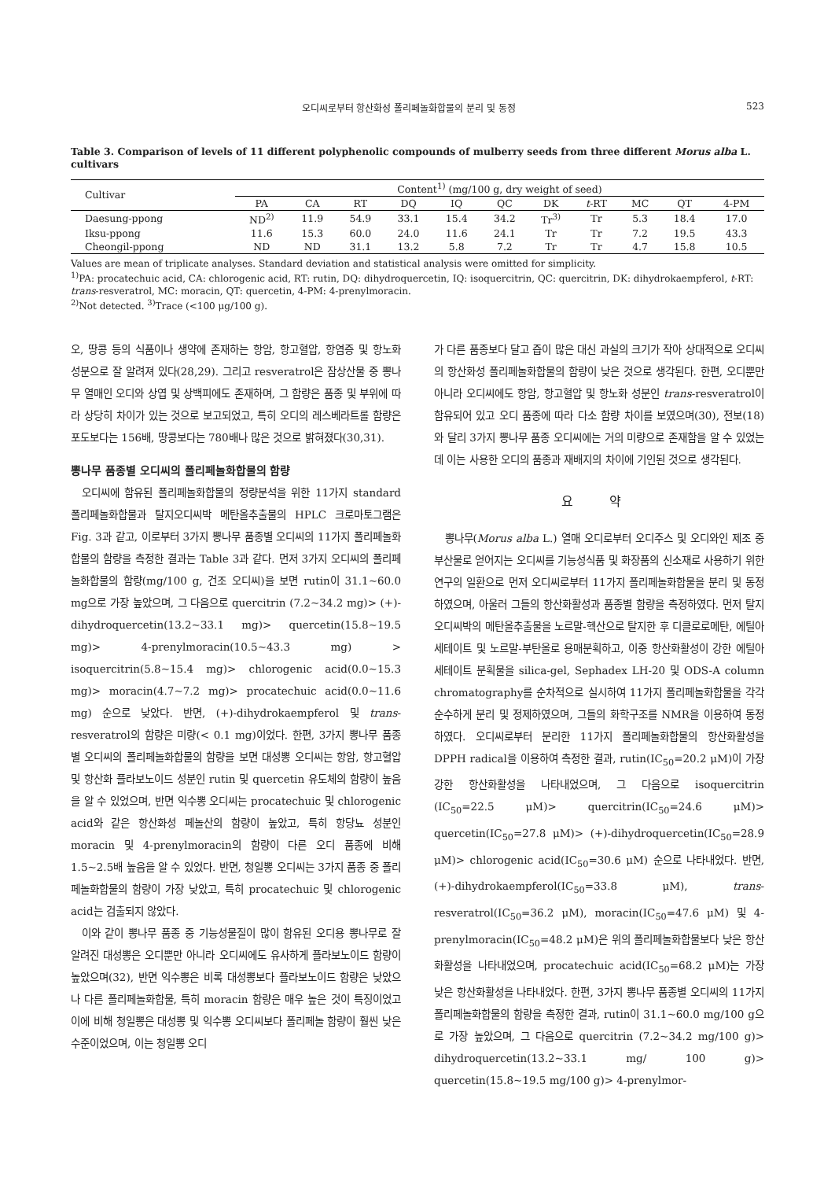오디씨로부터 항산화성 폴리페놀화합물의 분리 및 동정 523
Table 3. Comparison of levels of 11 different polyphenolic compounds of mulberry seeds from three different Morus alba L. cultivars
| Cultivar | Content<sup>1)</sup> (mg/100 g, dry weight of seed) | | | | | | | | | | |
| --- | --- | --- | --- | --- | --- | --- | --- | --- | --- | --- | --- |
| | PA | CA | RT | DQ | IQ | QC | DK | t -RT | MC | QT | 4-PM |
| Daesung-ppong | ND<sup>2)</sup> | 11.9 | 54.9 | 33.1 | 15.4 | 34.2 | Tr<sup>3)</sup> | Tr | 5.3 | 18.4 | 17.0 |
| Iksu-ppong | 11.6 | 15.3 | 60.0 | 24.0 | 11.6 | 24.1 | Tr | Tr | 7.2 | 19.5 | 43.3 |
| Cheongil-ppong | ND | ND | 31.1 | 13.2 | 5.8 | 7.2 | Tr | Tr | 4.7 | 15.8 | 10.5 |
Values are mean of triplicate analyses. Standard deviation and statistical analysis were omitted for simplicity.
<sup>1)</sup> PA: procatechuic acid, CA: chlorogenic acid, RT: rutin, DQ: dihydroquercetin, IQ: isoquercitrin, QC: quercitrin, DK: dihydrokaempferol, t-RT: trans-resveratrol, MC: moracin, QT: quercetin, 4-PM: 4-prenylmoracin.
<sup>2)</sup> Not detected. <sup>3)</sup>Trace (<100 μg/100 g).
오, 땅콩 등의 식품이나 생약에 존재하는 항암, 항고혈압, 항염증 및 항노화 성분으로 잘 알려져 있다(28,29). 그리고 resveratrol은 잠상산물 중 뽕나무 열매인 오디와 상엽 및 상백피에도 존재하며, 그 함량은 품종 및 부위에 따라 상당히 차이가 있는 것으로 보고되었고, 특히 오디의 레스베라트롤 함량은 포도보다는 156배, 땅콩보다는 780배나 많은 것으로 밝혀졌다(30,31).
뽕나무 품종별 오디씨의 폴리페놀화합물의 함량
오디씨에 함유된 폴리페놀화합물의 정량분석을 위한 11가지 standard 폴리페놀화합물과 탈지오디씨박 메탄올추출물의 HPLC 크로마토그램은 Fig. 3과 같고, 이로부터 3가지 뽕나무 품종별 오디씨의 11가지 폴리페놀화합물의 함량을 측정한 결과는 Table 3과 같다. 먼저 3가지 오디씨의 폴리페놀화합물의 함량(mg/100 g, 건조 오디씨)을 보면 rutin이 31.1~60.0 mg으로 가장 높았으며, 그 다음으로 quercitrin (7.2~34.2 mg)> (+)-dihydroquercetin(13.2~33.1 mg)> quercetin(15.8~19.5 mg)> 4-prenylmoracin(10.5~43.3 mg) > isoquercitrin(5.8~15.4 mg)> chlorogenic acid(0.0~15.3 mg)> moracin(4.7~7.2 mg)> procatechuic acid(0.0~11.6 mg) 순으로 낮았다. 반면, (+)-dihydrokaempferol 및 trans-resveratrol의 함량은 미량(< 0.1 mg)이었다. 한편, 3가지 뽕나무 품종별 오디씨의 폴리페놀화합물의 함량을 보면 대성뽕 오디씨는 항암, 항고혈압 및 항산화 플라보노이드 성분인 rutin 및 quercetin 유도체의 함량이 높음을 알 수 있었으며, 반면 익수뽕 오디씨는 procatechuic 및 chlorogenic acid와 같은 항산화성 페놀산의 함량이 높았고, 특히 항당뇨 성분인 moracin 및 4-prenylmoracin의 함량이 다른 오디 품종에 비해 1.5~2.5배 높음을 알 수 있었다. 반면, 청일뽕 오디씨는 3가지 품종 중 폴리페놀화합물의 함량이 가장 낮았고, 특히 procatechuic 및 chlorogenic acid는 검출되지 않았다.
이와 같이 뽕나무 품종 중 기능성물질이 많이 함유된 오디용 뽕나무로 잘 알려진 대성뽕은 오디뿐만 아니라 오디씨에도 유사하게 플라보노이드 함량이 높았으며(32), 반면 익수뽕은 비록 대성뽕보다 플라보노이드 함량은 낮았으나 다른 폴리페놀화합물, 특히 moracin 함량은 매우 높은 것이 특징이었고 이에 비해 청일뽕은 대성뽕 및 익수뽕 오디씨보다 폴리페놀 함량이 훨씬 낮은 수준이었으며, 이는 청일뽕 오디
가 다른 품종보다 달고 즙이 많은 대신 과실의 크기가 작아 상대적으로 오디씨의 항산화성 폴리페놀화합물의 함량이 낮은 것으로 생각된다. 한편, 오디뿐만 아니라 오디씨에도 항암, 항고혈압 및 항노화 성분인 trans-resveratrol이 함유되어 있고 오디 품종에 따라 다소 함량 차이를 보였으며(30), 전보(18)와 달리 3가지 뽕나무 품종 오디씨에는 거의 미량으로 존재함을 알 수 있었는데 이는 사용한 오디의 품종과 재배지의 차이에 기인된 것으로 생각된다.
요 약
뽕나무(Morus alba L.) 열매 오디로부터 오디주스 및 오디와인 제조 중 부산물로 얻어지는 오디씨를 기능성식품 및 화장품의 신소재로 사용하기 위한 연구의 일환으로 먼저 오디씨로부터 11가지 폴리페놀화합물을 분리 및 동정하였으며, 아울러 그들의 항산화활성과 품종별 함량을 측정하였다. 먼저 탈지오디씨박의 메탄올추출물을 노르말-헥산으로 탈지한 후 디클로로메탄, 에틸아세테이트 및 노르말-부탄올로 용매분획하고, 이중 항산화활성이 강한 에틸아세테이트 분획물을 silica-gel, Sephadex LH-20 및 ODS-A column chromatography를 순차적으로 실시하여 11가지 폴리페놀화합물을 각각 순수하게 분리 및 정제하였으며, 그들의 화학구조를 NMR을 이용하여 동정하였다. 오디씨로부터 분리한 11가지 폴리페놀화합물의 항산화활성을 DPPH radical을 이용하여 측정한 결과, rutin(IC<sub>50</sub>=20.2 μM)이 가장 강한 항산화활성을 나타내었으며, 그 다음으로 isoquercitrin (IC<sub>50</sub>=22.5 μM)> quercitrin(IC<sub>50</sub>=24.6 μM)> quercetin(IC<sub>50</sub>=27.8 μM)> (+)-dihydroquercetin(IC<sub>50</sub>=28.9 μM)> chlorogenic acid(IC<sub>50</sub>=30.6 μM) 순으로 나타내었다. 반면, (+)-dihydrokaempferol(IC<sub>50</sub>=33.8 μM), trans-resveratrol(IC<sub>50</sub>=36.2 μM), moracin(IC<sub>50</sub>=47.6 μM) 및 4-prenylmoracin(IC<sub>50</sub>=48.2 μM)은 위의 폴리페놀화합물보다 낮은 항산화활성을 나타내었으며, procatechuic acid(IC<sub>50</sub>=68.2 μM)는 가장 낮은 항산화활성을 나타내었다. 한편, 3가지 뽕나무 품종별 오디씨의 11가지 폴리페놀화합물의 함량을 측정한 결과, rutin이 31.1~60.0 mg/100 g으로 가장 높았으며, 그 다음으로 quercitrin (7.2~34.2 mg/100 g)> dihydroquercetin(13.2~33.1 mg/ 100 g)> quercetin(15.8~19.5 mg/100 g)> 4-prenylmor-